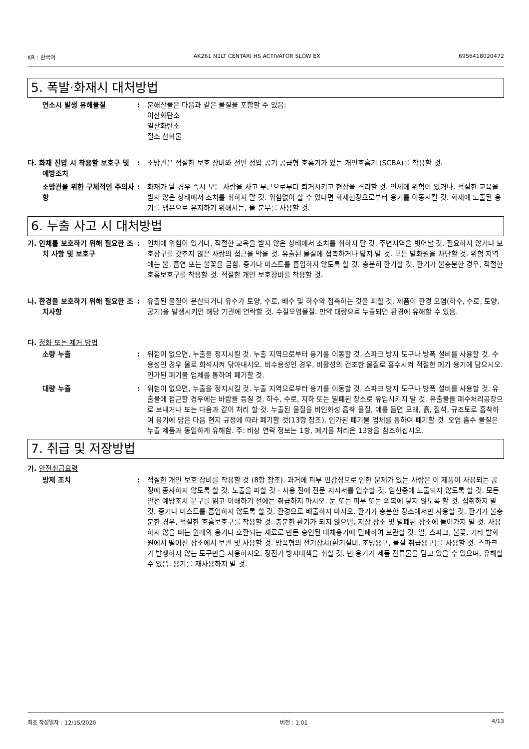KR : 한국어 AK261 N1LT CENTARI HS ACTIVATOR SLOW EX 6956418020472
5. 폭발·화재시 대처방법
연소시 발생 유해물질 : 분해산물은 다음과 같은 물질을 포함할 수 있음:
이산화탄소
일산화탄소
질소 산화물
다. 화재 진압 시 착용할 보호구 및 예방조치
: 소방관은 적절한 보호 장비와 전면 정압 공기 공급형 호흡기가 있는 개인호흡기 (SCBA)를 착용할 것.
소방관을 위한 구체적인 주의사항
: 화재가 날 경우 즉시 모든 사람을 사고 부근으로부터 퇴거시키고 현장을 격리할 것. 인체에 위험이 있거나, 적절한 교육을 받지 않은 상태에서 조치를 취하지 말 것. 위험없이 할 수 있다면 화재현장으로부터 용기를 이동시킬 것. 화재에 노출된 용기를 냉온으로 유지하기 위해서는, 물 분무를 사용할 것.
6. 누출 사고 시 대처방법
가. 인체를 보호하기 위해 필요한 조치 사항 및 보호구
: 인체에 위험이 있거나, 적절한 교육을 받지 않은 상태에서 조치를 취하지 말 것. 주변지역을 벗어날 것. 필요하지 않거나 보호장구를 갖추지 않은 사람의 접근을 막을 것. 유출된 물질에 접촉하거나 밟지 말 것. 모든 발화원을 차단할 것. 위험 지역에는 불, 흡연 또는 불꽃을 금함. 증기나 미스트를 흡입하지 않도록 할 것. 충분히 환기할 것. 환기가 불충분한 경우, 적절한 호흡보호구를 착용할 것. 적절한 개인 보호장비를 착용할 것.
나. 환경을 보호하기 위해 필요한 조치사항
: 유출된 물질이 분산되거나 유수가 토양, 수로, 배수 및 하수와 접촉하는 것을 피할 것. 제품이 환경 오염(하수, 수로, 토양, 공기)을 발생시키면 해당 기관에 연락할 것. 수질오염물질. 만약 대량으로 누출되면 환경에 유해할 수 있음.
다. 정화 또는 제거 방법
소량 누출 : 위험이 없으면, 누출을 정지시킬 것. 누출 지역으로부터 용기를 이동할 것. 스파크 방지 도구나 방폭 설비를 사용할 것. 수용성인 경우 물로 희석시켜 닦아내시오. 비수용성인 경우, 비활성의 건조한 물질로 흡수시켜 적절한 폐기 용기에 담으시오. 인가된 폐기물 업체를 통하여 폐기할 것.
대량 누출 : 위험이 없으면, 누출을 정지시킬 것. 누출 지역으로부터 용기를 이동할 것. 스파크 방지 도구나 방폭 설비를 사용할 것. 유출물에 접근할 경우에는 바람을 등질 것. 하수, 수로, 지하 또는 밀폐된 장소로 유입시키지 말 것. 유출물을 폐수처리공장으로 보내거나 또는 다음과 같이 처리 할 것. 누출된 물질을 비인화성 흡착 물질, 예를 들면 모래, 흙, 질석, 규조토로 흡착하여 용기에 담은 다음 현지 규정에 따라 폐기할 것(13항 참조). 인가된 폐기물 업체를 통하여 폐기할 것. 오염 흡수 물질은 누출 제품과 동일하게 유해함. 주: 비상 연락 정보는 1항, 폐기물 처리은 13항을 참조하십시오.
7. 취급 및 저장방법
가. 안전취급요령
방제 조치 : 적절한 개인 보호 장비를 착용할 것 (8항 참조). 과거에 피부 민감성으로 인한 문제가 있는 사람은 이 제품이 사용되는 공정에 종사하지 않도록 할 것. 노출을 피할 것 - 사용 전에 전문 지시서를 입수할 것. 임신중에 노출되지 않도록 할 것. 모든 안전 예방조치 문구를 읽고 이해하기 전에는 취급하지 마시오. 눈 또는 피부 또는 의복에 닿지 않도록 할 것. 섭취하지 말 것. 증기나 미스트를 흡입하지 않도록 할 것. 환경으로 배출하지 마시오. 환기가 충분한 장소에서만 사용할 것. 환기가 불충분한 경우, 적절한 호흡보호구를 착용할 것. 충분한 환기가 되지 않으면, 저장 장소 및 밀폐된 장소에 들어가지 말 것. 사용하지 않을 때는 원래의 용기나 호환되는 재료로 만든 승인된 대체용기에 밀폐하여 보관할 것. 열, 스파크, 불꽃, 기타 발화원에서 떨어진 장소에서 보관 및 사용할 것. 방폭형의 전기장치(환기설비, 조명용구, 물질 취급용구)를 사용할 것. 스파크가 발생하지 않는 도구만을 사용하시오. 정전기 방지대책을 취할 것. 빈 용기가 제품 잔류물을 담고 있을 수 있으며, 유해할 수 있음. 용기를 재사용하지 말 것.
최초 작성일자 : 12/15/2020 버전 : 1.01 4/13